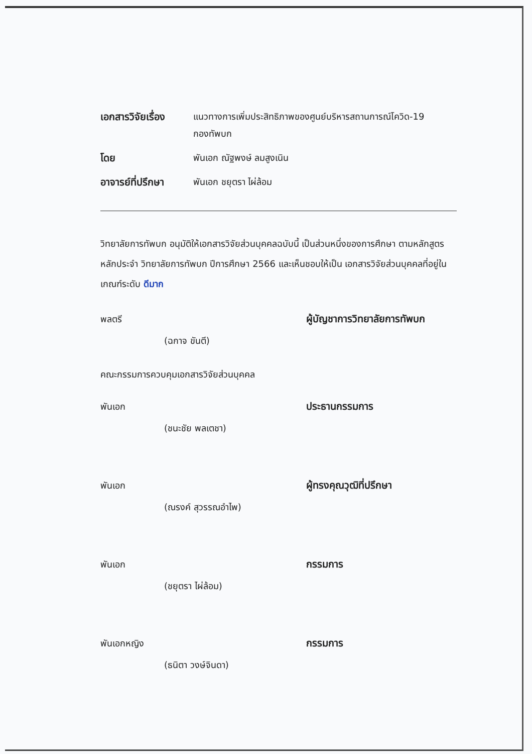เอกสารวิจัยเรื่อง
แนวทางการเพิ่มประสิทธิภาพของศูนย์บริหารสถานการณ์โควิด-19
กองทัพบก
โดย พันเอก ณัฐพงษ์ ลมสูงเนิน
อาจารย์ที่ปรึกษา
พันเอก ชยุตรา ไผ่ล้อม
วิทยาลัยการทัพบก อนุมัติให้เอกสารวิจัยส่วนบุคคลฉบับนี้ เป็นส่วนหนึ่งของการศึกษา ตามหลักสูตรหลักประจำ วิทยาลัยการทัพบก ปีการศึกษา 2566 และเห็นชอบให้เป็น เอกสารวิจัยส่วนบุคคลที่อยู่ในเกณฑ์ระดับ ดีมาก
พลตรี ผู้บัญชาการวิทยาลัยการทัพบก
(ฉกาจ ขันตี)
คณะกรรมการควบคุมเอกสารวิจัยส่วนบุคคล
พันเอก ประธานกรรมการ
(ชนะชัย พลเตชา)
พันเอก ผู้ทรงคุณวุฒิที่ปรึกษา
(ณรงค์ สุวรรณอำไพ)
พันเอก กรรมการ
(ชยุตรา ไผ่ล้อม)
พันเอกหญิง กรรมการ
(ธนิตา วงษ์จินดา)